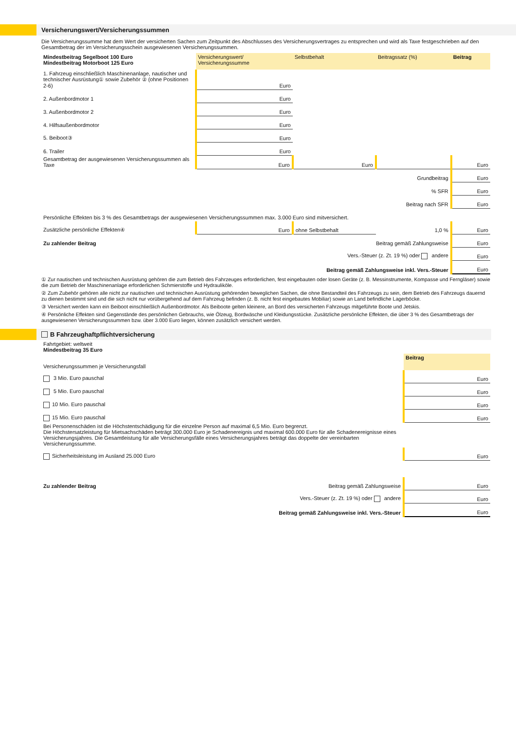Versicherungswert/Versicherungssummen
Die Versicherungssumme hat dem Wert der versicherten Sachen zum Zeitpunkt des Abschlusses des Versicherungsvertrages zu entsprechen und wird als Taxe festgeschrieben auf den Gesamtbetrag der im Versicherungsschein ausgewiesenen Versicherungssummen.
| Mindestbeitrag Segelboot 100 Euro Mindestbeitrag Motorboot 125 Euro | Versicherungswert/ Versicherungssumme | Selbstbehalt | Beitragssatz (%) | Beitrag |
| 1. Fahrzeug einschließlich Maschinenanlage, nautischer und technischer Ausrüstung① sowie Zubehör ② (ohne Positionen 2-6) | Euro | | | |
| 2. Außenbordmotor 1 | Euro | | | |
| 3. Außenbordmotor 2 | Euro | | | |
| 4. Hilfsaußenbordmotor | Euro | | | |
| 5. Beiboot③ | Euro | | | |
| 6. Trailer | Euro | | | |
| Gesamtbetrag der ausgewiesenen Versicherungssummen als Taxe | Euro | Euro | | Euro |
| Grundbeitrag | | | | Euro |
| % SFR | | | | Euro |
| Beitrag nach SFR | | | | Euro |
| Persönliche Effekten bis 3 % des Gesamtbetrags der ausgewiesenen Versicherungssummen max. 3.000 Euro sind mitversichert. | | | | |
| Zusätzliche persönliche Effekten④ | Euro | ohne Selbstbehalt | 1,0 % | Euro |
| Zu zahlender Beitrag | Beitrag gemäß Zahlungsweise | | | Euro |
| | Vers.-Steuer (z. Zt. 19 %) oder andere | | | Euro |
| | Beitrag gemäß Zahlungsweise inkl. Vers.-Steuer | | | Euro |
① Zur nautischen und technischen Ausrüstung gehören die zum Betrieb des Fahrzeuges erforderlichen, fest eingebauten oder losen Geräte (z. B. Messinstrumente, Kompasse und Ferngläser) sowie die zum Betrieb der Maschinenanlage erforderlichen Schmierstoffe und Hydrauliköle.
② Zum Zubehör gehören alle nicht zur nautischen und technischen Ausrüstung gehörenden beweglichen Sachen, die ohne Bestandteil des Fahrzeugs zu sein, dem Betrieb des Fahrzeugs dauernd zu dienen bestimmt sind und die sich nicht nur vorübergehend auf dem Fahrzeug befinden (z. B. nicht fest eingebautes Mobiliar) sowie an Land befindliche Lagerböcke.
③ Versichert werden kann ein Beiboot einschließlich Außenbordmotor. Als Beiboote gelten kleinere, an Bord des versicherten Fahrzeugs mitgeführte Boote und Jetskis.
④ Persönliche Effekten sind Gegenstände des persönlichen Gebrauchs, wie Ölzeug, Bordwäsche und Kleidungsstücke. Zusätzliche persönliche Effekten, die über 3 % des Gesamtbetrags der ausgewiesenen Versicherungssummen bzw. über 3.000 Euro liegen, können zusätzlich versichert werden.
B Fahrzeughaftpflichtversicherung
| Fahrtgebiet: weltweit Mindestbeitrag 35 Euro | |
| Versicherungssummen je Versicherungsfall | Beitrag |
| 3 Mio. Euro pauschal | Euro |
| 5 Mio. Euro pauschal | Euro |
| 10 Mio. Euro pauschal | Euro |
| 15 Mio. Euro pauschal | Euro |
| Bei Personenschäden ist die Höchstentschädigung für die einzelne Person auf maximal 6,5 Mio. Euro begrenzt. Die Höchstersatzleistung für Mietsachschäden beträgt 300.000 Euro je Schadenereignis und maximal 600.000 Euro für alle Schadenereignisse eines Versicherungsjahres. Die Gesamtleistung für alle Versicherungsfälle eines Versicherungsjahres beträgt das doppelte der vereinbarten Versicherungssumme. | |
| Sicherheitsleistung im Ausland 25.000 Euro | Euro |
| Zu zahlender Beitrag Beitrag gemäß Zahlungsweise | Euro |
| Vers.-Steuer (z. Zt. 19 %) oder andere | Euro |
| Beitrag gemäß Zahlungsweise inkl. Vers.-Steuer | Euro |